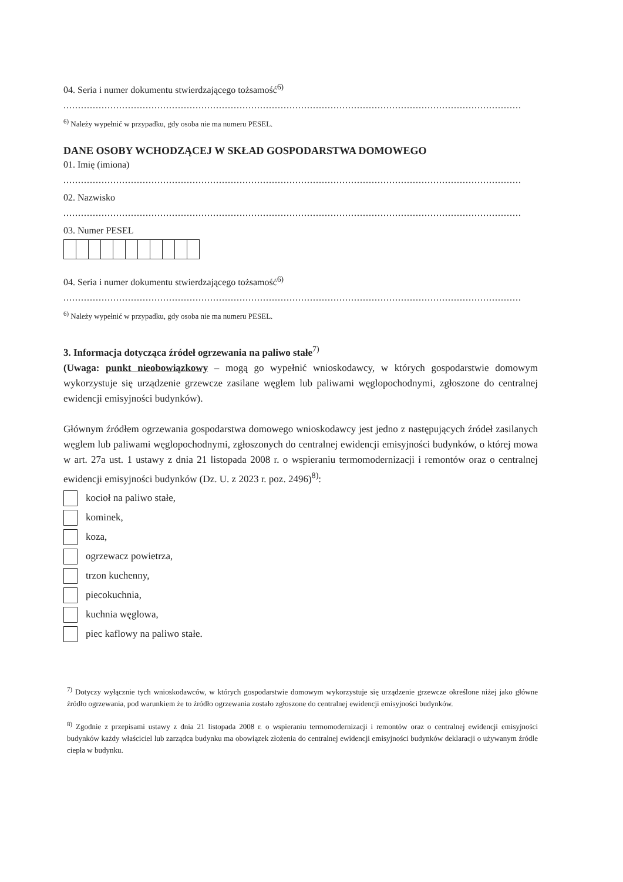04. Seria i numer dokumentu stwierdzającego tożsamość<sup>6)</sup>
............................................................................................................................................................
<sup>6)</sup> Należy wypełnić w przypadku, gdy osoba nie ma numeru PESEL.
DANE OSOBY WCHODZĄCEJ W SKŁAD GOSPODARSTWA DOMOWEGO
01. Imię (imiona)
............................................................................................................................................................
02. Nazwisko
............................................................................................................................................................
03. Numer PESEL
04. Seria i numer dokumentu stwierdzającego tożsamość<sup>6)</sup>
............................................................................................................................................................
<sup>6)</sup> Należy wypełnić w przypadku, gdy osoba nie ma numeru PESEL.
3. Informacja dotycząca źródeł ogrzewania na paliwo stałe<sup>7)</sup>
(Uwaga: punkt nieobowiązkowy – mogą go wypełnić wnioskodawcy, w których gospodarstwie domowym wykorzystuje się urządzenie grzewcze zasilane węglem lub paliwami węglopochodnymi, zgłoszone do centralnej ewidencji emisyjności budynków).
Głównym źródłem ogrzewania gospodarstwa domowego wnioskodawcy jest jedno z następujących źródeł zasilanych węglem lub paliwami węglopochodnymi, zgłoszonych do centralnej ewidencji emisyjności budynków, o której mowa w art. 27a ust. 1 ustawy z dnia 21 listopada 2008 r. o wspieraniu termomodernizacji i remontów oraz o centralnej ewidencji emisyjności budynków (Dz. U. z 2023 r. poz. 2496)<sup>8)</sup>:
kocioł na paliwo stałe,
kominek,
koza,
ogrzewacz powietrza,
trzon kuchenny,
piecokuchnia,
kuchnia węglowa,
piec kaflowy na paliwo stałe.
<sup>7)</sup> Dotyczy wyłącznie tych wnioskodawców, w których gospodarstwie domowym wykorzystuje się urządzenie grzewcze określone niżej jako główne źródło ogrzewania, pod warunkiem że to źródło ogrzewania zostało zgłoszone do centralnej ewidencji emisyjności budynków.
<sup>8)</sup> Zgodnie z przepisami ustawy z dnia 21 listopada 2008 r. o wspieraniu termomodernizacji i remontów oraz o centralnej ewidencji emisyjności budynków każdy właściciel lub zarządca budynku ma obowiązek złożenia do centralnej ewidencji emisyjności budynków deklaracji o używanym źródle ciepła w budynku.